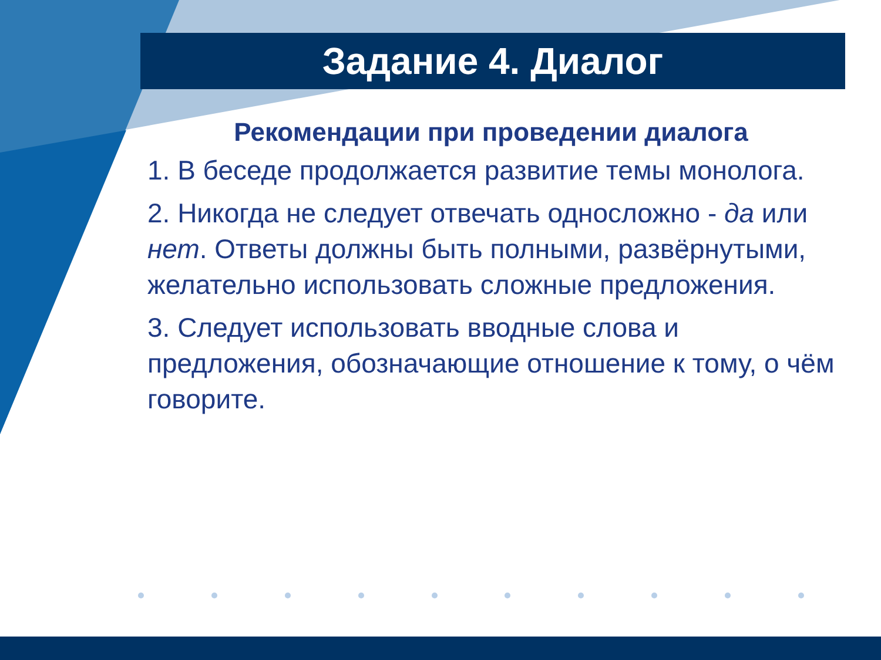Задание 4. Диалог
Рекомендации при проведении диалога
1. В беседе продолжается развитие темы монолога.
2. Никогда не следует отвечать односложно - да или нет. Ответы должны быть полными, развёрнутыми, желательно использовать сложные предложения.
3. Следует использовать вводные слова и предложения, обозначающие отношение к тому, о чём говорите.